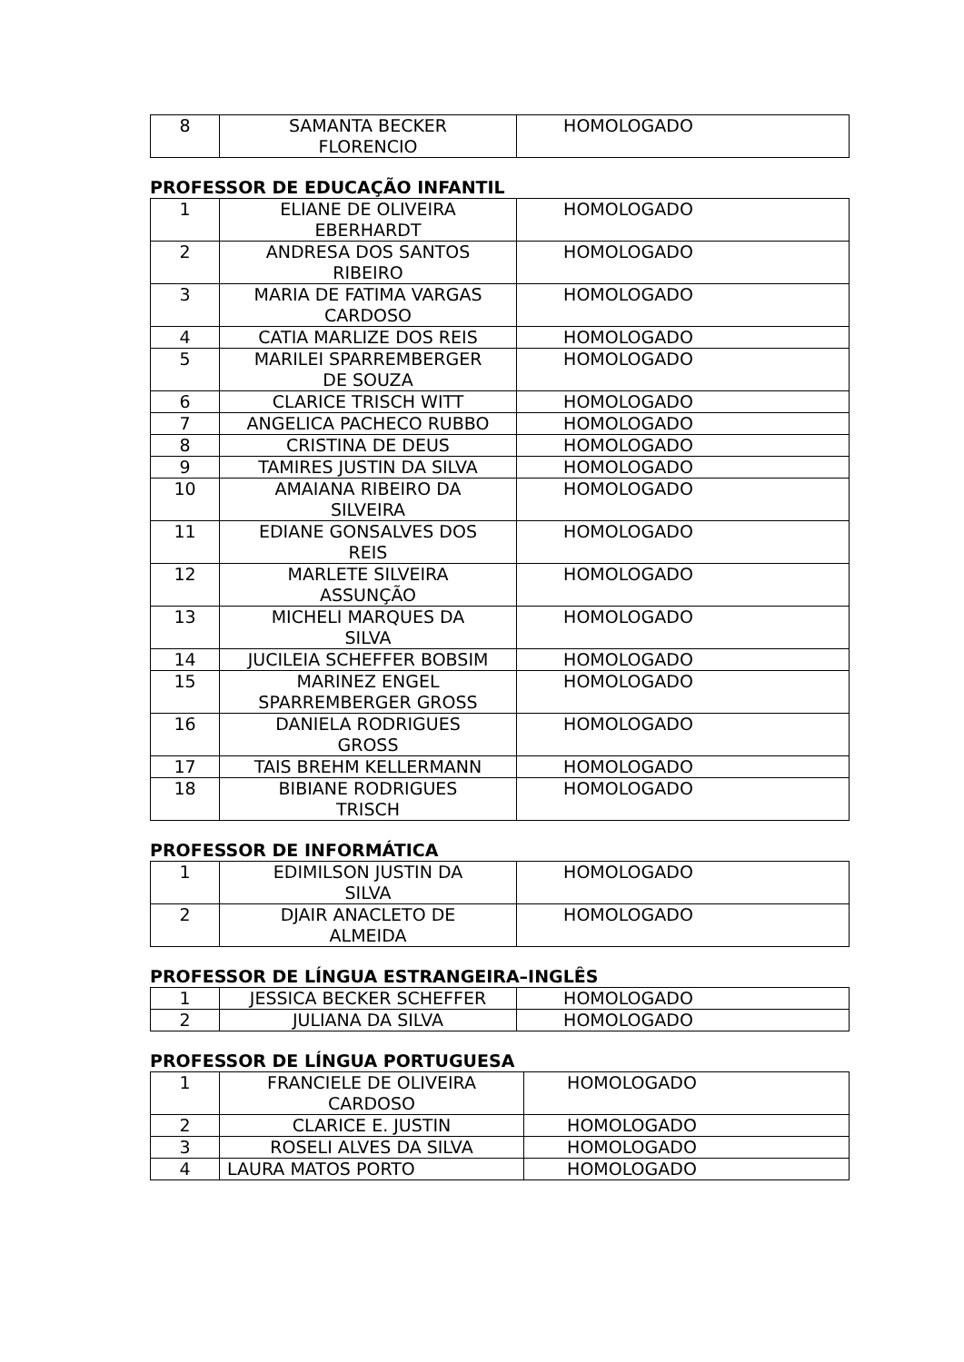| 8 | SAMANTA BECKER FLORENCIO | HOMOLOGADO |
PROFESSOR DE EDUCAÇÃO INFANTIL
| 1 | ELIANE DE OLIVEIRA EBERHARDT | HOMOLOGADO |
| 2 | ANDRESA DOS SANTOS RIBEIRO | HOMOLOGADO |
| 3 | MARIA DE FATIMA VARGAS CARDOSO | HOMOLOGADO |
| 4 | CATIA MARLIZE DOS REIS | HOMOLOGADO |
| 5 | MARILEI SPARREMBERGER DE SOUZA | HOMOLOGADO |
| 6 | CLARICE TRISCH WITT | HOMOLOGADO |
| 7 | ANGELICA PACHECO RUBBO | HOMOLOGADO |
| 8 | CRISTINA DE DEUS | HOMOLOGADO |
| 9 | TAMIRES JUSTIN DA SILVA | HOMOLOGADO |
| 10 | AMAIANA RIBEIRO DA SILVEIRA | HOMOLOGADO |
| 11 | EDIANE GONSALVES DOS REIS | HOMOLOGADO |
| 12 | MARLETE SILVEIRA ASSUNÇÃO | HOMOLOGADO |
| 13 | MICHELI MARQUES DA SILVA | HOMOLOGADO |
| 14 | JUCILEIA SCHEFFER BOBSIM | HOMOLOGADO |
| 15 | MARINEZ ENGEL SPARREMBERGER GROSS | HOMOLOGADO |
| 16 | DANIELA RODRIGUES GROSS | HOMOLOGADO |
| 17 | TAIS BREHM KELLERMANN | HOMOLOGADO |
| 18 | BIBIANE RODRIGUES TRISCH | HOMOLOGADO |
PROFESSOR DE INFORMÁTICA
| 1 | EDIMILSON JUSTIN DA SILVA | HOMOLOGADO |
| 2 | DJAIR ANACLETO DE ALMEIDA | HOMOLOGADO |
PROFESSOR DE LÍNGUA ESTRANGEIRA–INGLÊS
| 1 | JESSICA BECKER SCHEFFER | HOMOLOGADO |
| 2 | JULIANA DA SILVA | HOMOLOGADO |
PROFESSOR DE LÍNGUA PORTUGUESA
| 1 | FRANCIELE DE OLIVEIRA CARDOSO | HOMOLOGADO |
| 2 | CLARICE E. JUSTIN | HOMOLOGADO |
| 3 | ROSELI ALVES DA SILVA | HOMOLOGADO |
| 4 | LAURA MATOS PORTO | HOMOLOGADO |